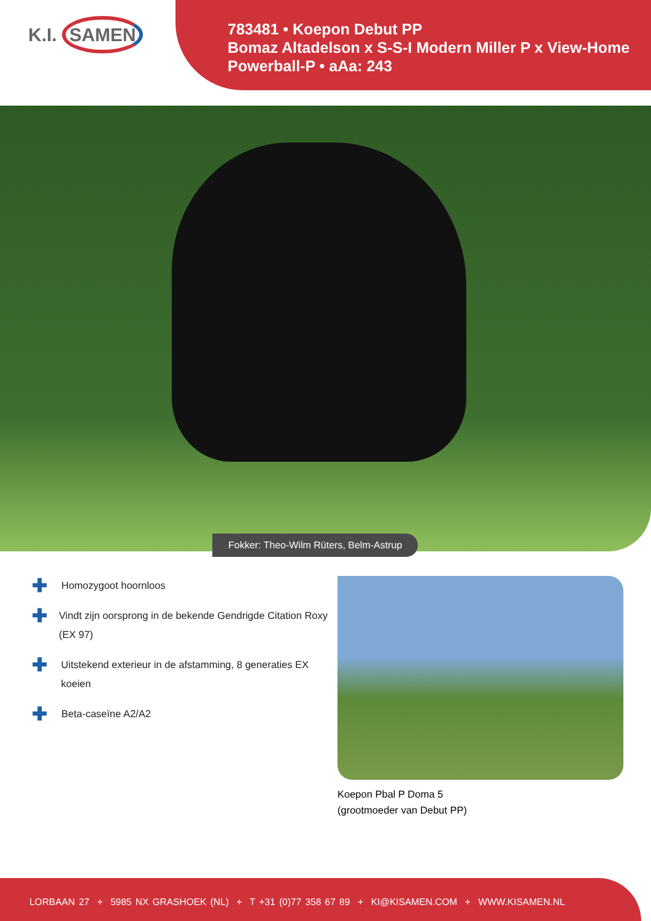K.I. SAMEN
783481 • Koepon Debut PP
Bomaz Altadelson x S-S-I Modern Miller P x View-Home Powerball-P • aAa: 243
Fokker: Theo-Wilm Rüters, Belm-Astrup
✚ Homozygoot hoornloos
✚ Vindt zijn oorsprong in de bekende Gendrigde Citation Roxy (EX 97)
✚ Uitstekend exterieur in de afstamming, 8 generaties EX koeien
✚ Beta-caseïne A2/A2
Koepon Pbal P Doma 5
(grootmoeder van Debut PP)
LORBAAN 27 + 5985 NX GRASHOEK (NL) + T +31 (0)77 358 67 89 + KI@KISAMEN.COM + WWW.KISAMEN.NL